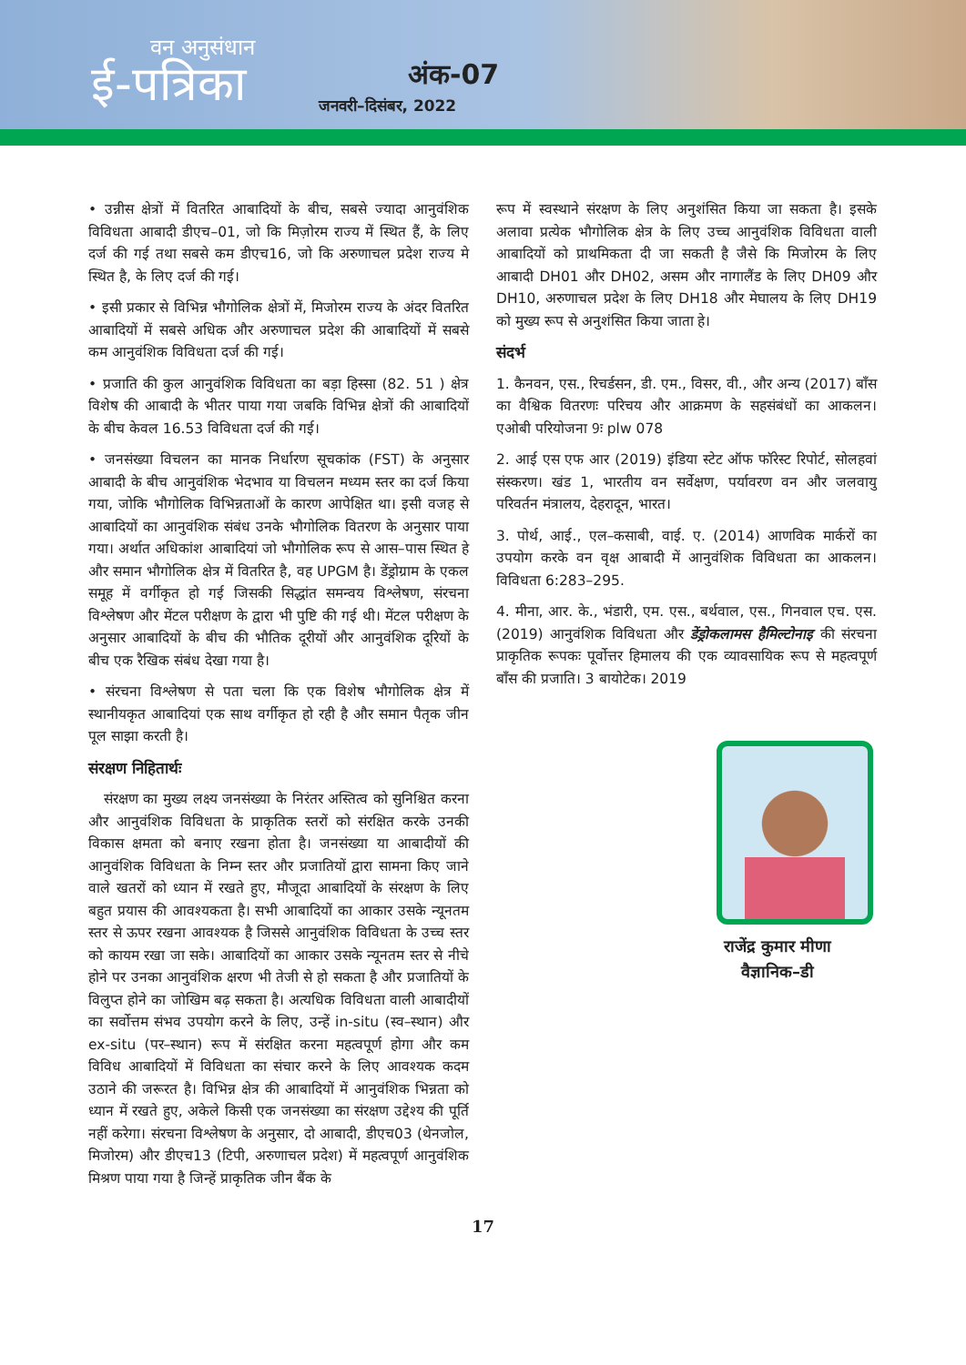वन अनुसंधान
ई-पत्रिका अंक-07
जनवरी–दिसंबर, 2022
• उन्नीस क्षेत्रों में वितरित आबादियों के बीच, सबसे ज्यादा आनुवंशिक विविधता आबादी डीएच–01, जो कि मिज़ोरम राज्य में स्थित हैं, के लिए दर्ज की गई तथा सबसे कम डीएच16, जो कि अरुणाचल प्रदेश राज्य मे स्थित है, के लिए दर्ज की गई।
• इसी प्रकार से विभिन्न भौगोलिक क्षेत्रों में, मिजोरम राज्य के अंदर वितरित आबादियों में सबसे अधिक और अरुणाचल प्रदेश की आबादियों में सबसे कम आनुवंशिक विविधता दर्ज की गई।
• प्रजाति की कुल आनुवंशिक विविधता का बड़ा हिस्सा (82. 51 ) क्षेत्र विशेष की आबादी के भीतर पाया गया जबकि विभिन्न क्षेत्रों की आबादियों के बीच केवल 16.53 विविधता दर्ज की गई।
• जनसंख्या विचलन का मानक निर्धारण सूचकांक (FST) के अनुसार आबादी के बीच आनुवंशिक भेदभाव या विचलन मध्यम स्तर का दर्ज किया गया, जोकि भौगोलिक विभिन्नताओं के कारण आपेक्षित था। इसी वजह से आबादियों का आनुवंशिक संबंध उनके भौगोलिक वितरण के अनुसार पाया गया। अर्थात अधिकांश आबादियां जो भौगोलिक रूप से आस–पास स्थित हे और समान भौगोलिक क्षेत्र में वितरित है, वह UPGM है। डेंड्रोग्राम के एकल समूह में वर्गीकृत हो गई जिसकी सिद्धांत समन्वय विश्लेषण, संरचना विश्लेषण और मेंटल परीक्षण के द्वारा भी पुष्टि की गई थी। मेंटल परीक्षण के अनुसार आबादियों के बीच की भौतिक दूरीयों और आनुवंशिक दूरियों के बीच एक रैखिक संबंध देखा गया है।
• संरचना विश्लेषण से पता चला कि एक विशेष भौगोलिक क्षेत्र में स्थानीयकृत आबादियां एक साथ वर्गीकृत हो रही है और समान पैतृक जीन पूल साझा करती है।
संरक्षण निहितार्थः
संरक्षण का मुख्य लक्ष्य जनसंख्या के निरंतर अस्तित्व को सुनिश्चित करना और आनुवंशिक विविधता के प्राकृतिक स्तरों को संरक्षित करके उनकी विकास क्षमता को बनाए रखना होता है। जनसंख्या या आबादीयों की आनुवंशिक विविधता के निम्न स्तर और प्रजातियों द्वारा सामना किए जाने वाले खतरों को ध्यान में रखते हुए, मौजूदा आबादियों के संरक्षण के लिए बहुत प्रयास की आवश्यकता है। सभी आबादियों का आकार उसके न्यूनतम स्तर से ऊपर रखना आवश्यक है जिससे आनुवंशिक विविधता के उच्च स्तर को कायम रखा जा सके। आबादियों का आकार उसके न्यूनतम स्तर से नीचे होने पर उनका आनुवंशिक क्षरण भी तेजी से हो सकता है और प्रजातियों के विलुप्त होने का जोखिम बढ़ सकता है। अत्यधिक विविधता वाली आबादीयों का सर्वोत्तम संभव उपयोग करने के लिए, उन्हें in-situ (स्व–स्थान) और ex-situ (पर–स्थान) रूप में संरक्षित करना महत्वपूर्ण होगा और कम विविध आबादियों में विविधता का संचार करने के लिए आवश्यक कदम उठाने की जरूरत है। विभिन्न क्षेत्र की आबादियों में आनुवंशिक भिन्नता को ध्यान में रखते हुए, अकेले किसी एक जनसंख्या का संरक्षण उद्देश्य की पूर्ति नहीं करेगा। संरचना विश्लेषण के अनुसार, दो आबादी, डीएच03 (थेनजोल, मिजोरम) और डीएच13 (टिपी, अरुणाचल प्रदेश) में महत्वपूर्ण आनुवंशिक मिश्रण पाया गया है जिन्हें प्राकृतिक जीन बैंक के
रूप में स्वस्थाने संरक्षण के लिए अनुशंसित किया जा सकता है। इसके अलावा प्रत्येक भौगोलिक क्षेत्र के लिए उच्च आनुवंशिक विविधता वाली आबादियों को प्राथमिकता दी जा सकती है जैसे कि मिजोरम के लिए आबादी DH01 और DH02, असम और नागालैंड के लिए DH09 और DH10, अरुणाचल प्रदेश के लिए DH18 और मेघालय के लिए DH19 को मुख्य रूप से अनुशंसित किया जाता हे।
संदर्भ
1. कैनवन, एस., रिचर्डसन, डी. एम., विसर, वी., और अन्य (2017) बाँस का वैश्विक वितरणः परिचय और आक्रमण के सहसंबंधों का आकलन। एओबी परियोजना 9ः plw 078
2. आई एस एफ आर (2019) इंडिया स्टेट ऑफ फॉरेस्ट रिपोर्ट, सोलहवां संस्करण। खंड 1, भारतीय वन सर्वेक्षण, पर्यावरण वन और जलवायु परिवर्तन मंत्रालय, देहरादून, भारत।
3. पोर्थ, आई., एल–कसाबी, वाई. ए. (2014) आणविक मार्करों का उपयोग करके वन वृक्ष आबादी में आनुवंशिक विविधता का आकलन। विविधता 6:283–295.
4. मीना, आर. के., भंडारी, एम. एस., बर्थवाल, एस., गिनवाल एच. एस. (2019) आनुवंशिक विविधता और डेंड्रोकलामस हैमिल्टोनाइ की संरचना प्राकृतिक रूपकः पूर्वोत्तर हिमालय की एक व्यावसायिक रूप से महत्वपूर्ण बाँस की प्रजाति। 3 बायोटेक। 2019
राजेंद्र कुमार मीणा
वैज्ञानिक–डी
17